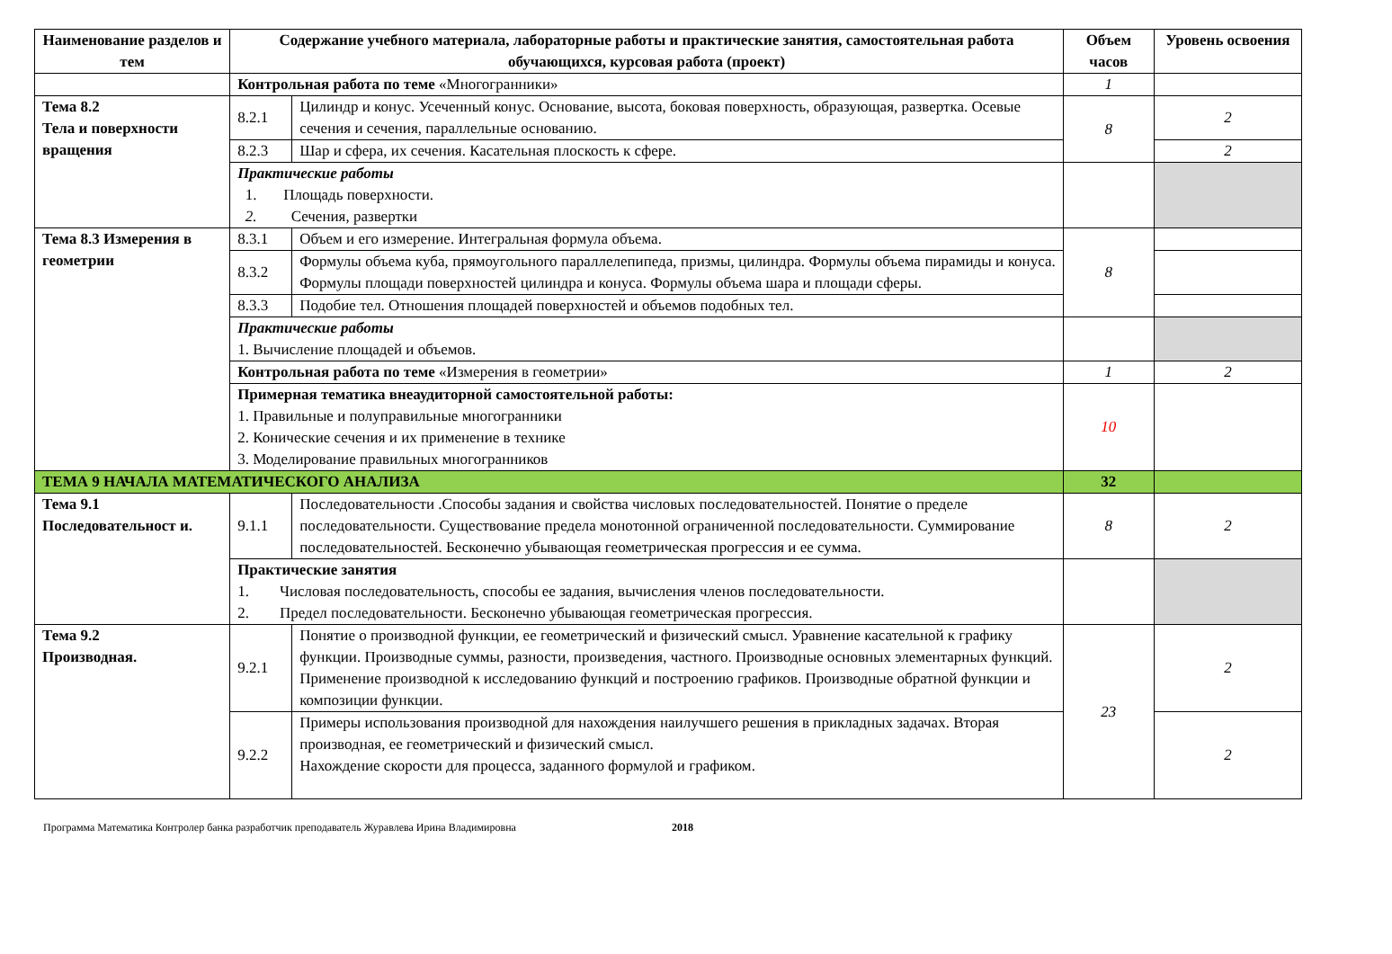| Наименование разделов и тем | Содержание учебного материала, лабораторные работы и практические занятия, самостоятельная работа обучающихся, курсовая работа (проект) | | Объем часов | Уровень освоения |
| --- | --- | --- | --- | --- |
| | Контрольная работа по теме «Многогранники» | | 1 | |
| Тема 8.2 Тела и поверхности вращения | 8.2.1 | Цилиндр и конус. Усеченный конус. Основание, высота, боковая поверхность, образующая, развертка. Осевые сечения и сечения, параллельные основанию. | 8 | 2 |
| | 8.2.3 | Шар и сфера, их сечения. Касательная плоскость к сфере. | | 2 |
| | Практические работы 1. Площадь поверхности. 2. Сечения, развертки | | | |
| Тема 8.3 Измерения в геометрии | 8.3.1 | Объем и его измерение. Интегральная формула объема. | 8 | |
| | 8.3.2 | Формулы объема куба, прямоугольного параллелепипеда, призмы, цилиндра. Формулы объема пирамиды и конуса. Формулы площади поверхностей цилиндра и конуса. Формулы объема шара и площади сферы. | | |
| | 8.3.3 | Подобие тел. Отношения площадей поверхностей и объемов подобных тел. | | |
| | Практические работы 1. Вычисление площадей и объемов. | | | |
| | Контрольная работа по теме «Измерения в геометрии» | | 1 | 2 |
| | Примерная тематика внеаудиторной самостоятельной работы: 1. Правильные и полуправильные многогранники 2. Конические сечения и их применение в технике 3. Моделирование правильных многогранников | | 10 | |
| ТЕМА 9 НАЧАЛА МАТЕМАТИЧЕСКОГО АНАЛИЗА | | | 32 | |
| Тема 9.1 Последовательност и. | 9.1.1 | Последовательности .Способы задания и свойства числовых последовательностей. Понятие о пределе последовательности. Существование предела монотонной ограниченной последовательности. Суммирование последовательностей. Бесконечно убывающая геометрическая прогрессия и ее сумма. | 8 | 2 |
| | Практические занятия 1. Числовая последовательность, способы ее задания, вычисления членов последовательности. 2. Предел последовательности. Бесконечно убывающая геометрическая прогрессия. | | | |
| Тема 9.2 Производная. | 9.2.1 | Понятие о производной функции, ее геометрический и физический смысл. Уравнение касательной к графику функции. Производные суммы, разности, произведения, частного. Производные основных элементарных функций. Применение производной к исследованию функций и построению графиков. Производные обратной функции и композиции функции. | 23 | 2 |
| | 9.2.2 | Примеры использования производной для нахождения наилучшего решения в прикладных задачах. Вторая производная, ее геометрический и физический смысл. Нахождение скорости для процесса, заданного формулой и графиком. | | 2 |
Программа Математика Контролер банка разработчик преподаватель Журавлева Ирина Владимировна 2018